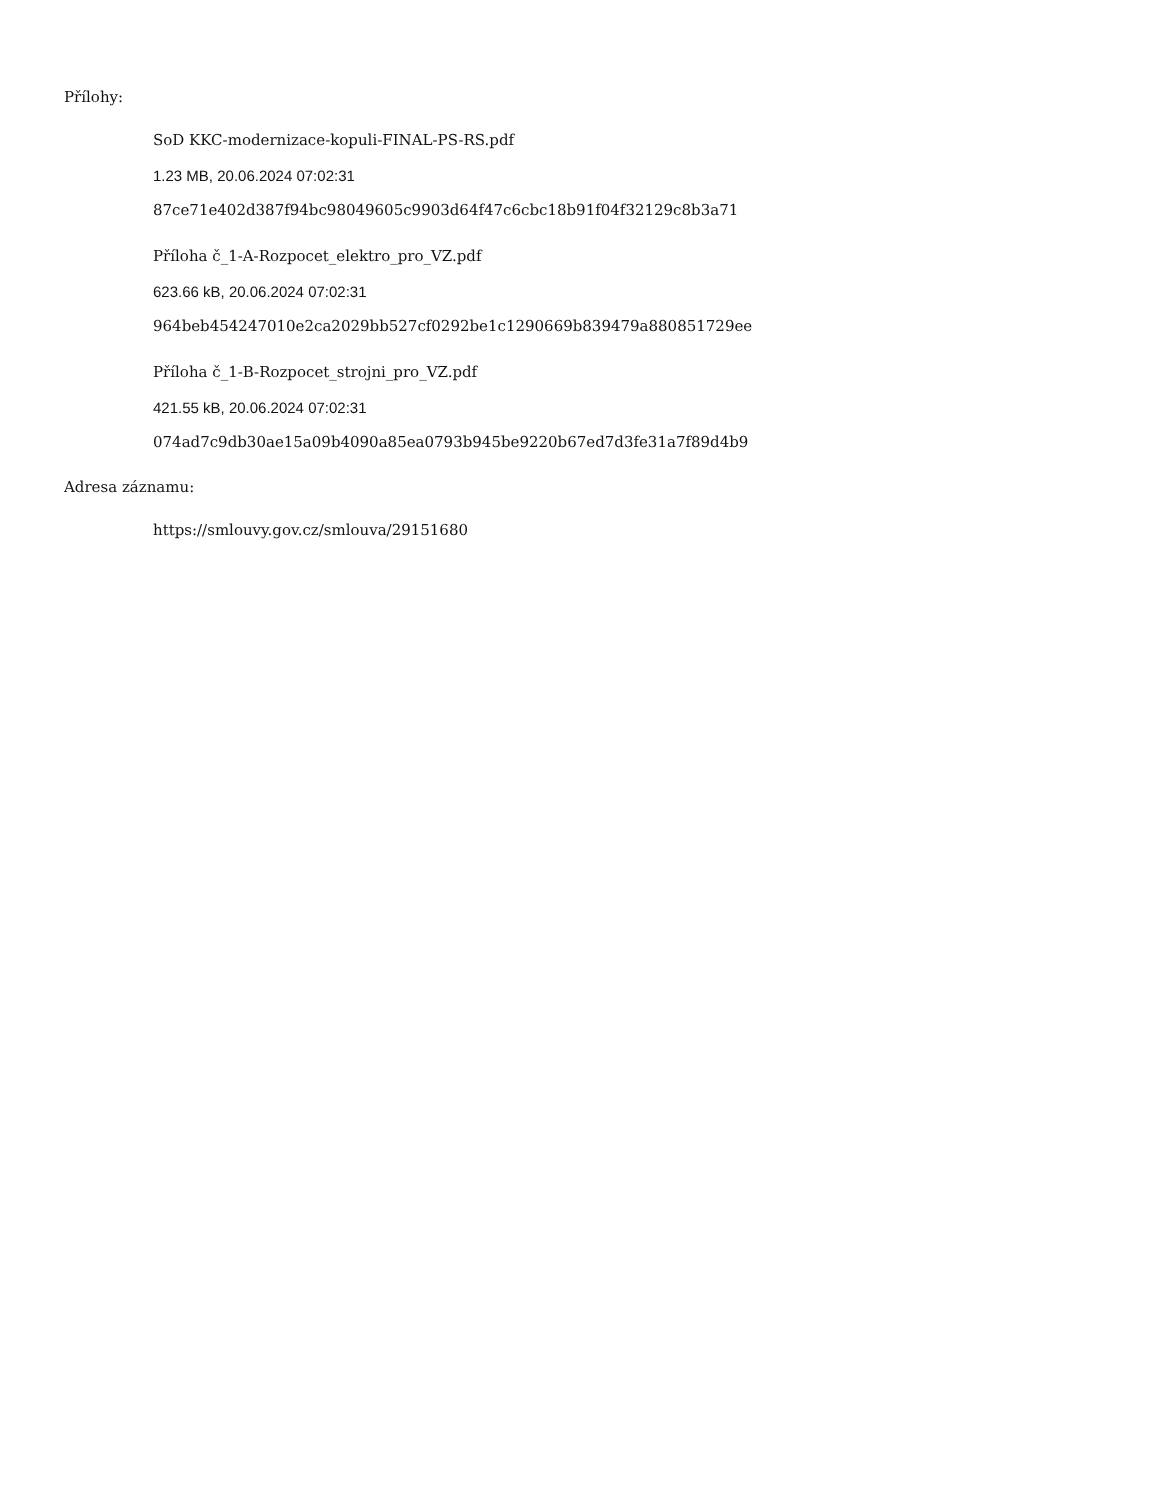Přílohy:
SoD KKC-modernizace-kopuli-FINAL-PS-RS.pdf
1.23 MB, 20.06.2024 07:02:31
87ce71e402d387f94bc98049605c9903d64f47c6cbc18b91f04f32129c8b3a71
Příloha č_1-A-Rozpocet_elektro_pro_VZ.pdf
623.66 kB, 20.06.2024 07:02:31
964beb454247010e2ca2029bb527cf0292be1c1290669b839479a880851729ee
Příloha č_1-B-Rozpocet_strojni_pro_VZ.pdf
421.55 kB, 20.06.2024 07:02:31
074ad7c9db30ae15a09b4090a85ea0793b945be9220b67ed7d3fe31a7f89d4b9
Adresa záznamu:
https://smlouvy.gov.cz/smlouva/29151680